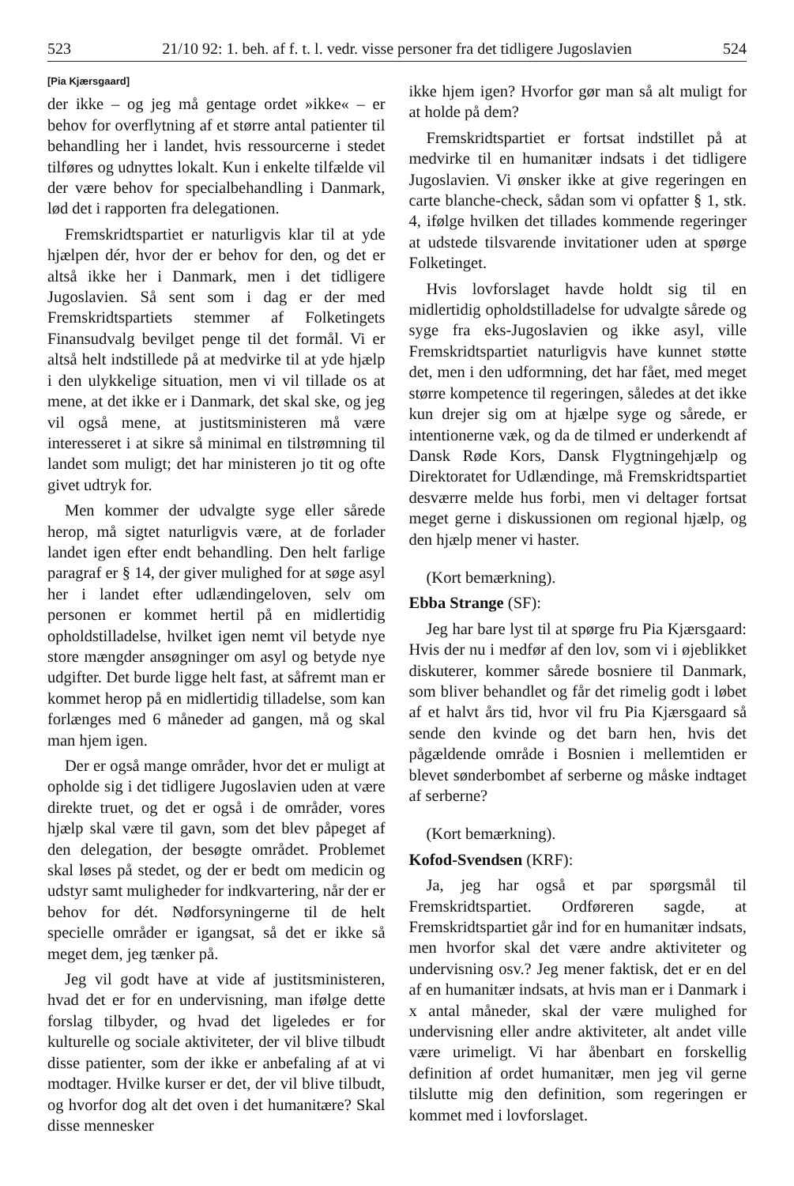523 21/10 92: 1. beh. af f. t. l. vedr. visse personer fra det tidligere Jugoslavien 524
[Pia Kjærsgaard]
der ikke – og jeg må gentage ordet »ikke« – er behov for overflytning af et større antal patienter til behandling her i landet, hvis ressourcerne i stedet tilføres og udnyttes lokalt. Kun i enkelte tilfælde vil der være behov for specialbehandling i Danmark, lød det i rapporten fra delegationen.
Fremskridtspartiet er naturligvis klar til at yde hjælpen dér, hvor der er behov for den, og det er altså ikke her i Danmark, men i det tidligere Jugoslavien. Så sent som i dag er der med Fremskridtspartiets stemmer af Folketingets Finansudvalg bevilget penge til det formål. Vi er altså helt indstillede på at medvirke til at yde hjælp i den ulykkelige situation, men vi vil tillade os at mene, at det ikke er i Danmark, det skal ske, og jeg vil også mene, at justitsministeren må være interesseret i at sikre så minimal en tilstrømning til landet som muligt; det har ministeren jo tit og ofte givet udtryk for.
Men kommer der udvalgte syge eller sårede herop, må sigtet naturligvis være, at de forlader landet igen efter endt behandling. Den helt farlige paragraf er § 14, der giver mulighed for at søge asyl her i landet efter udlændingeloven, selv om personen er kommet hertil på en midlertidig opholdstilladelse, hvilket igen nemt vil betyde nye store mængder ansøgninger om asyl og betyde nye udgifter. Det burde ligge helt fast, at såfremt man er kommet herop på en midlertidig tilladelse, som kan forlænges med 6 måneder ad gangen, må og skal man hjem igen.
Der er også mange områder, hvor det er muligt at opholde sig i det tidligere Jugoslavien uden at være direkte truet, og det er også i de områder, vores hjælp skal være til gavn, som det blev påpeget af den delegation, der besøgte området. Problemet skal løses på stedet, og der er bedt om medicin og udstyr samt muligheder for indkvartering, når der er behov for dét. Nødforsyningerne til de helt specielle områder er igangsat, så det er ikke så meget dem, jeg tænker på.
Jeg vil godt have at vide af justitsministeren, hvad det er for en undervisning, man ifølge dette forslag tilbyder, og hvad det ligeledes er for kulturelle og sociale aktiviteter, der vil blive tilbudt disse patienter, som der ikke er anbefaling af at vi modtager. Hvilke kurser er det, der vil blive tilbudt, og hvorfor dog alt det oven i det humanitære? Skal disse mennesker
ikke hjem igen? Hvorfor gør man så alt muligt for at holde på dem?
Fremskridtspartiet er fortsat indstillet på at medvirke til en humanitær indsats i det tidligere Jugoslavien. Vi ønsker ikke at give regeringen en carte blanche-check, sådan som vi opfatter § 1, stk. 4, ifølge hvilken det tillades kommende regeringer at udstede tilsvarende invitationer uden at spørge Folketinget.
Hvis lovforslaget havde holdt sig til en midlertidig opholdstilladelse for udvalgte sårede og syge fra eks-Jugoslavien og ikke asyl, ville Fremskridtspartiet naturligvis have kunnet støtte det, men i den udformning, det har fået, med meget større kompetence til regeringen, således at det ikke kun drejer sig om at hjælpe syge og sårede, er intentionerne væk, og da de tilmed er underkendt af Dansk Røde Kors, Dansk Flygtningehjælp og Direktoratet for Udlændinge, må Fremskridtspartiet desværre melde hus forbi, men vi deltager fortsat meget gerne i diskussionen om regional hjælp, og den hjælp mener vi haster.
(Kort bemærkning).
Ebba Strange (SF):
Jeg har bare lyst til at spørge fru Pia Kjærsgaard: Hvis der nu i medfør af den lov, som vi i øjeblikket diskuterer, kommer sårede bosniere til Danmark, som bliver behandlet og får det rimelig godt i løbet af et halvt års tid, hvor vil fru Pia Kjærsgaard så sende den kvinde og det barn hen, hvis det pågældende område i Bosnien i mellemtiden er blevet sønderbombet af serberne og måske indtaget af serberne?
(Kort bemærkning).
Kofod-Svendsen (KRF):
Ja, jeg har også et par spørgsmål til Fremskridtspartiet. Ordføreren sagde, at Fremskridtspartiet går ind for en humanitær indsats, men hvorfor skal det være andre aktiviteter og undervisning osv.? Jeg mener faktisk, det er en del af en humanitær indsats, at hvis man er i Danmark i x antal måneder, skal der være mulighed for undervisning eller andre aktiviteter, alt andet ville være urimeligt. Vi har åbenbart en forskellig definition af ordet humanitær, men jeg vil gerne tilslutte mig den definition, som regeringen er kommet med i lovforslaget.